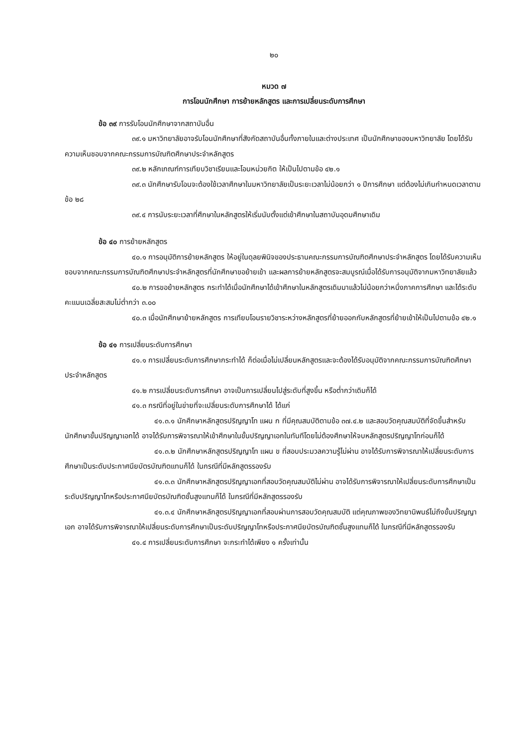๒๐
หมวด ๗
การโอนนักศึกษา การย้ายหลักสูตร และการเปลี่ยนระดับการศึกษา
ข้อ ๓๙ การรับโอนนักศึกษาจากสถาบันอื่น
๓๙.๑ มหาวิทยาลัยอาจรับโอนนักศึกษาที่สังกัดสถาบันอื่นทั้งภายในและต่างประเทศ เป็นนักศึกษาของมหาวิทยาลัย โดยได้รับความเห็นชอบจากคณะกรรมการบัณฑิตศึกษาประจำหลักสูตร
๓๙.๒ หลักเกณฑ์การเทียบวิชาเรียนและโอนหน่วยกิต ให้เป็นไปตามข้อ ๔๒.๑
๓๙.๓ นักศึกษารับโอนจะต้องใช้เวลาศึกษาในมหาวิทยาลัยเป็นระยะเวลาไม่น้อยกว่า ๑ ปีการศึกษา แต่ต้องไม่เกินกำหนดเวลาตามข้อ ๒๘
๓๙.๔ การนับระยะเวลาที่ศึกษาในหลักสูตรให้เริ่มนับตั้งแต่เข้าศึกษาในสถาบันอุดมศึกษาเดิม
ข้อ ๔๐ การย้ายหลักสูตร
๔๐.๑ การอนุมัติการย้ายหลักสูตร ให้อยู่ในดุลยพินิจของประธานคณะกรรมการบัณฑิตศึกษาประจำหลักสูตร โดยได้รับความเห็นชอบจากคณะกรรมการบัณฑิตศึกษาประจำหลักสูตรที่นักศึกษาขอย้ายเข้า และผลการย้ายหลักสูตรจะสมบูรณ์เมื่อได้รับการอนุมัติจากมหาวิทยาลัยแล้ว
๔๐.๒ การขอย้ายหลักสูตร กระทำได้เมื่อนักศึกษาได้เข้าศึกษาในหลักสูตรเดิมมาแล้วไม่น้อยกว่าหนึ่งภาคการศึกษา และได้ระดับคะแนนเฉลี่ยสะสมไม่ต่ำกว่า ๓.๐๐
๔๐.๓ เมื่อนักศึกษาย้ายหลักสูตร การเทียบโอนรายวิชาระหว่างหลักสูตรที่ย้ายออกกับหลักสูตรที่ย้ายเข้าให้เป็นไปตามข้อ ๔๒.๑
ข้อ ๔๑ การเปลี่ยนระดับการศึกษา
๔๑.๑ การเปลี่ยนระดับการศึกษากระทำได้ ก็ต่อเมื่อไม่เปลี่ยนหลักสูตรและจะต้องได้รับอนุมัติจากคณะกรรมการบัณฑิตศึกษาประจำหลักสูตร
๔๑.๒ การเปลี่ยนระดับการศึกษา อาจเป็นการเปลี่ยนไปสู่ระดับที่สูงขึ้น หรือต่ำกว่าเดิมก็ได้
๔๑.๓ กรณีที่อยู่ในข่ายที่จะเปลี่ยนระดับการศึกษาได้ ได้แก่
๔๑.๓.๑ นักศึกษาหลักสูตรปริญญาโท แผน ก ที่มีคุณสมบัติตามข้อ ๓๗.๔.๒ และสอบวัดคุณสมบัติที่จัดขึ้นสำหรับนักศึกษาขั้นปริญญาเอกได้ อาจได้รับการพิจารณาให้เข้าศึกษาในขั้นปริญญาเอกในทันทีโดยไม่ต้องศึกษาให้จบหลักสูตรปริญญาโทก่อนก็ได้
๔๑.๓.๒ นักศึกษาหลักสูตรปริญญาโท แผน ข ที่สอบประมวลความรู้ไม่ผ่าน อาจได้รับการพิจารณาให้เปลี่ยนระดับการศึกษาเป็นระดับประกาศนียบัตรบัณฑิตแทนก็ได้ ในกรณีที่มีหลักสูตรรองรับ
๔๑.๓.๓ นักศึกษาหลักสูตรปริญญาเอกที่สอบวัดคุณสมบัติไม่ผ่าน อาจได้รับการพิจารณาให้เปลี่ยนระดับการศึกษาเป็นระดับปริญญาโทหรือประกาศนียบัตรบัณฑิตชั้นสูงแทนก็ได้ ในกรณีที่มีหลักสูตรรองรับ
๔๑.๓.๔ นักศึกษาหลักสูตรปริญญาเอกที่สอบผ่านการสอบวัดคุณสมบัติ แต่คุณภาพของวิทยานิพนธ์ไม่ถึงขั้นปริญญาเอก อาจได้รับการพิจารณาให้เปลี่ยนระดับการศึกษาเป็นระดับปริญญาโทหรือประกาศนียบัตรบัณฑิตชั้นสูงแทนก็ได้ ในกรณีที่มีหลักสูตรรองรับ
๔๑.๔ การเปลี่ยนระดับการศึกษา จะกระทำได้เพียง ๑ ครั้งเท่านั้น